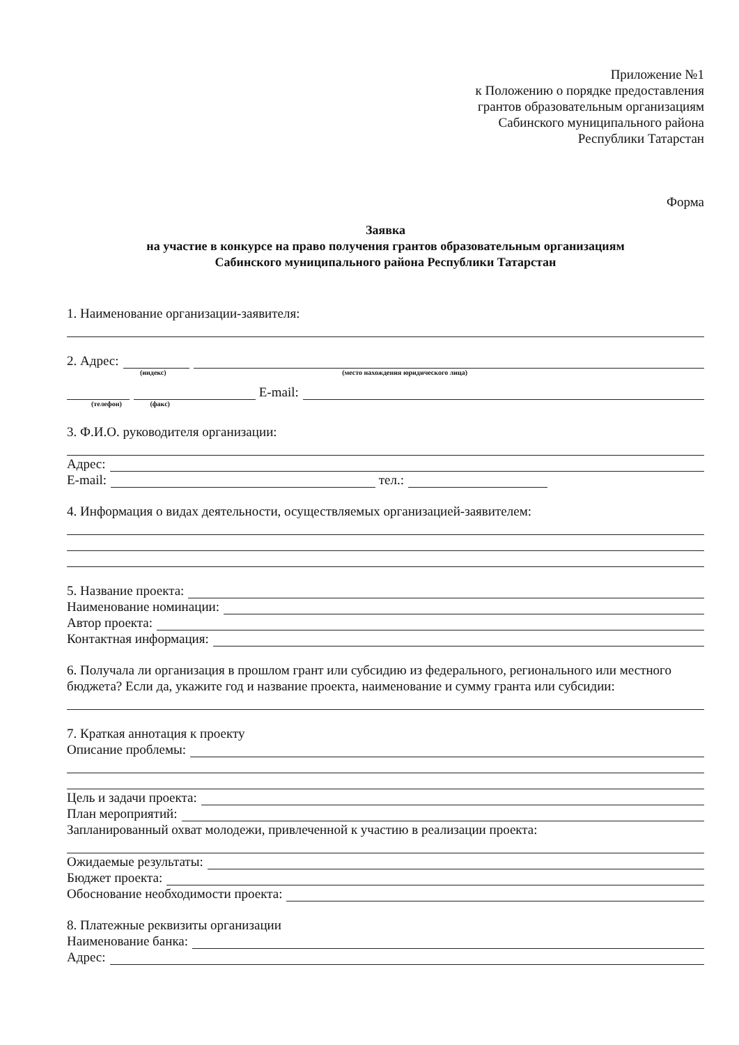Приложение №1
к Положению о порядке предоставления
грантов образовательным организациям
Сабинского муниципального района
Республики Татарстан
Форма
Заявка
на участие в конкурсе на право получения грантов образовательным организациям
Сабинского муниципального района Республики Татарстан
1. Наименование организации-заявителя:
2. Адрес:
(индекс) (место нахождения юридического лица)
E-mail:
(телефон) (факс)
3. Ф.И.О. руководителя организации:
Адрес:
E-mail:
тел.:
4. Информация о видах деятельности, осуществляемых организацией-заявителем:
5. Название проекта:
Наименование номинации:
Автор проекта:
Контактная информация:
6. Получала ли организация в прошлом грант или субсидию из федерального, регионального или местного бюджета? Если да, укажите год и название проекта, наименование и сумму гранта или субсидии:
7. Краткая аннотация к проекту
Описание проблемы:
Цель и задачи проекта:
План мероприятий:
Запланированный охват молодежи, привлеченной к участию в реализации проекта:
Ожидаемые результаты:
Бюджет проекта:
Обоснование необходимости проекта:
8. Платежные реквизиты организации
Наименование банка:
Адрес: